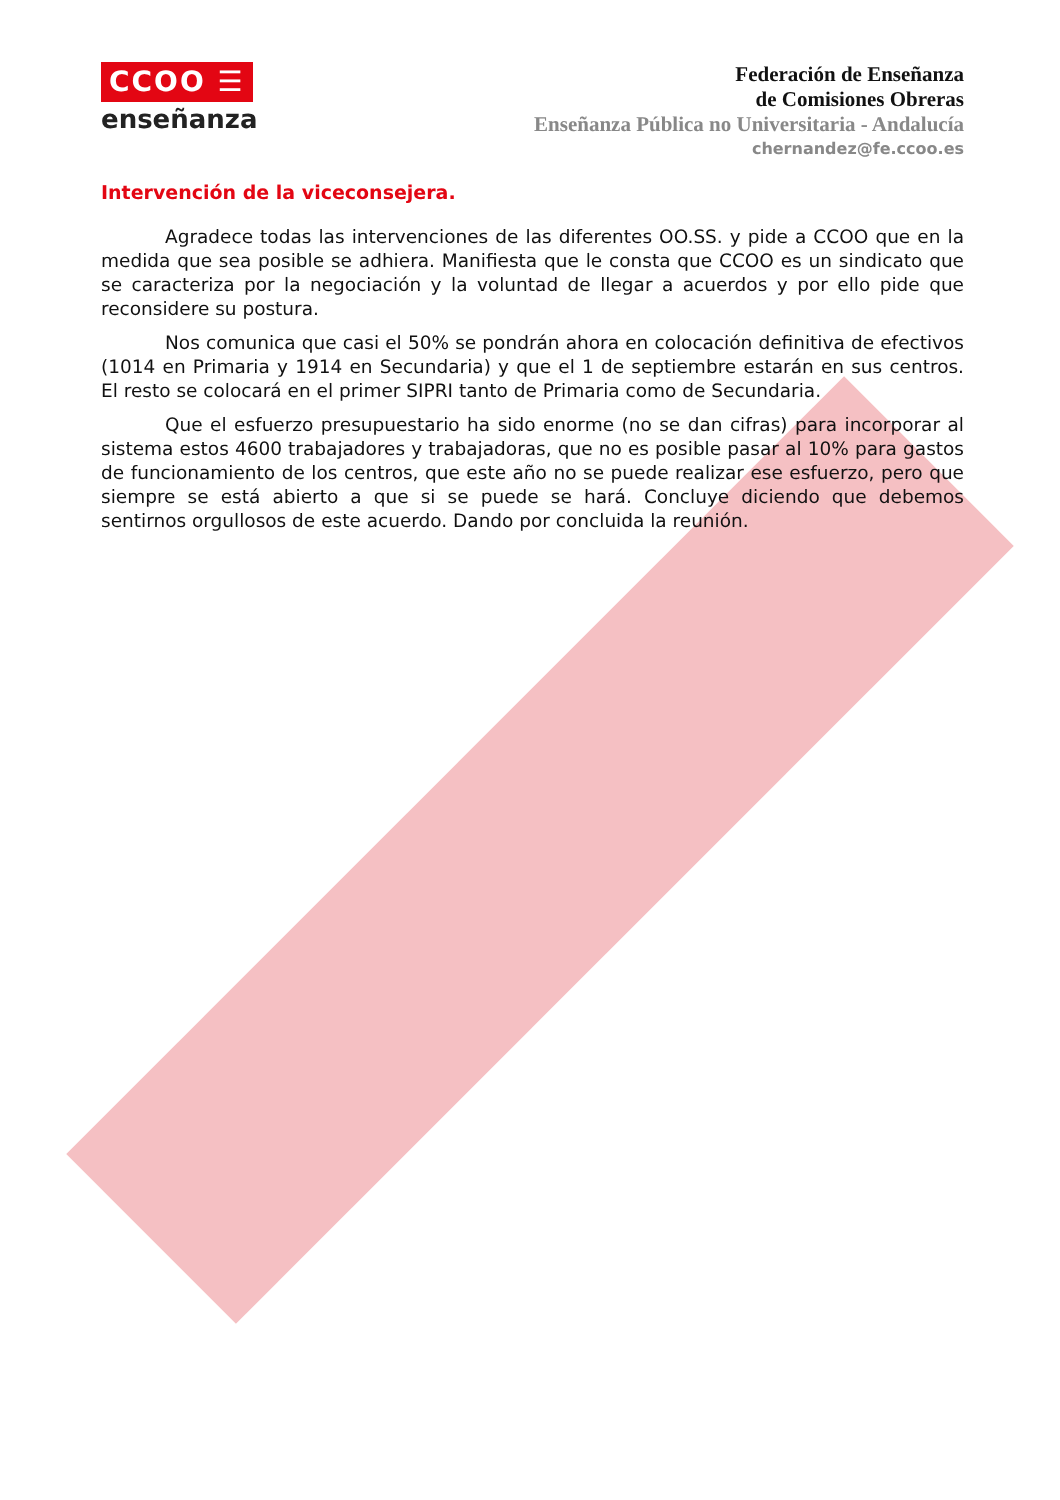CCOO ☰
enseñanza
Federación de Enseñanza
de Comisiones Obreras
Enseñanza Pública no Universitaria - Andalucía
chernandez@fe.ccoo.es
Intervención de la viceconsejera.
Agradece todas las intervenciones de las diferentes OO.SS. y pide a CCOO que en la medida que sea posible se adhiera. Manifiesta que le consta que CCOO es un sindicato que se caracteriza por la negociación y la voluntad de llegar a acuerdos y por ello pide que reconsidere su postura.
Nos comunica que casi el 50% se pondrán ahora en colocación definitiva de efectivos (1014 en Primaria y 1914 en Secundaria) y que el 1 de septiembre estarán en sus centros. El resto se colocará en el primer SIPRI tanto de Primaria como de Secundaria.
Que el esfuerzo presupuestario ha sido enorme (no se dan cifras) para incorporar al sistema estos 4600 trabajadores y trabajadoras, que no es posible pasar al 10% para gastos de funcionamiento de los centros, que este año no se puede realizar ese esfuerzo, pero que siempre se está abierto a que si se puede se hará. Concluye diciendo que debemos sentirnos orgullosos de este acuerdo. Dando por concluida la reunión.